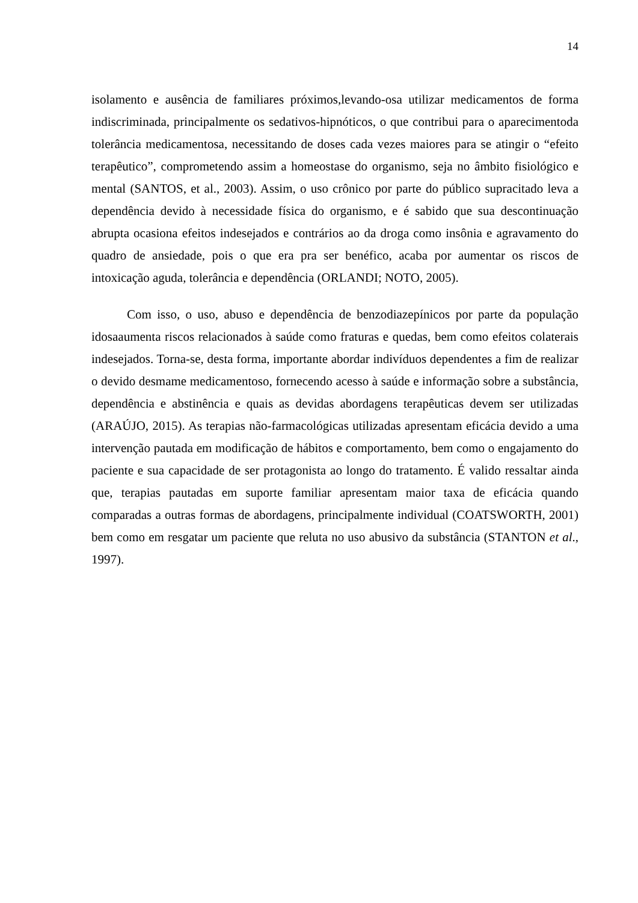14
isolamento e ausência de familiares próximos,levando-osa utilizar medicamentos de forma indiscriminada, principalmente os sedativos-hipnóticos, o que contribui para o aparecimentoda tolerância medicamentosa, necessitando de doses cada vezes maiores para se atingir o “efeito terapêutico”, comprometendo assim a homeostase do organismo, seja no âmbito fisiológico e mental (SANTOS, et al., 2003). Assim, o uso crônico por parte do público supracitado leva a dependência devido à necessidade física do organismo, e é sabido que sua descontinuação abrupta ocasiona efeitos indesejados e contrários ao da droga como insônia e agravamento do quadro de ansiedade, pois o que era pra ser benéfico, acaba por aumentar os riscos de intoxicação aguda, tolerância e dependência (ORLANDI; NOTO, 2005).
Com isso, o uso, abuso e dependência de benzodiazepínicos por parte da população idosaaumenta riscos relacionados à saúde como fraturas e quedas, bem como efeitos colaterais indesejados. Torna-se, desta forma, importante abordar indivíduos dependentes a fim de realizar o devido desmame medicamentoso, fornecendo acesso à saúde e informação sobre a substância, dependência e abstinência e quais as devidas abordagens terapêuticas devem ser utilizadas (ARAÚJO, 2015). As terapias não-farmacológicas utilizadas apresentam eficácia devido a uma intervenção pautada em modificação de hábitos e comportamento, bem como o engajamento do paciente e sua capacidade de ser protagonista ao longo do tratamento. É valido ressaltar ainda que, terapias pautadas em suporte familiar apresentam maior taxa de eficácia quando comparadas a outras formas de abordagens, principalmente individual (COATSWORTH, 2001) bem como em resgatar um paciente que reluta no uso abusivo da substância (STANTON et al., 1997).